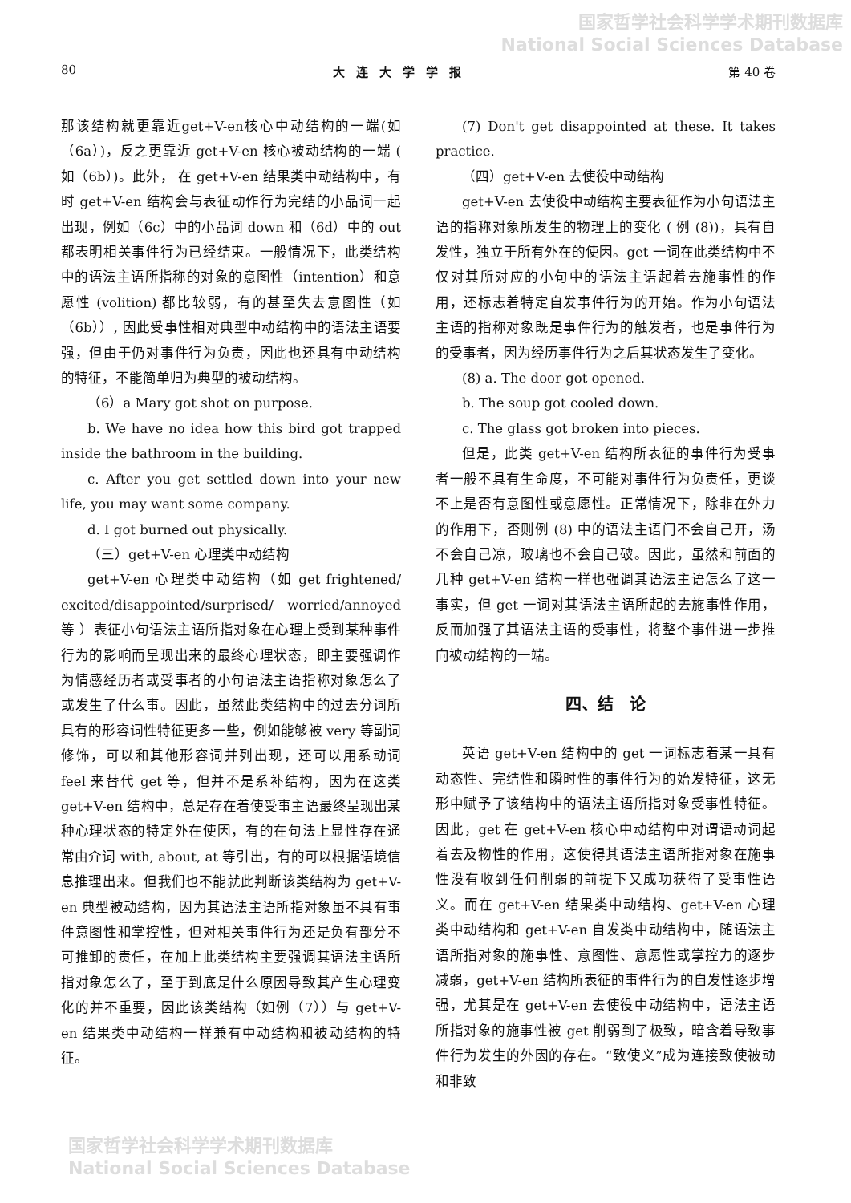国家哲学社会科学学术期刊数据库
National Social Sciences Database
80 大连大学学报 第 40 卷
那该结构就更靠近get+V-en核心中动结构的一端(如（6a）)，反之更靠近 get+V-en 核心被动结构的一端 ( 如（6b）)。此外， 在 get+V-en 结果类中动结构中，有时 get+V-en 结构会与表征动作行为完结的小品词一起出现，例如（6c）中的小品词 down 和（6d）中的 out 都表明相关事件行为已经结束。一般情况下，此类结构中的语法主语所指称的对象的意图性（intention）和意愿性 (volition) 都比较弱，有的甚至失去意图性（如（6b））, 因此受事性相对典型中动结构中的语法主语要强，但由于仍对事件行为负责，因此也还具有中动结构的特征，不能简单归为典型的被动结构。
（6）a Mary got shot on purpose.
b. We have no idea how this bird got trapped inside the bathroom in the building.
c. After you get settled down into your new life, you may want some company.
d. I got burned out physically.
（三）get+V-en 心理类中动结构
get+V-en 心理类中动结构（如 get frightened/ excited/disappointed/surprised/ worried/annoyed 等 ）表征小句语法主语所指对象在心理上受到某种事件行为的影响而呈现出来的最终心理状态，即主要强调作为情感经历者或受事者的小句语法主语指称对象怎么了或发生了什么事。因此，虽然此类结构中的过去分词所具有的形容词性特征更多一些，例如能够被 very 等副词修饰，可以和其他形容词并列出现，还可以用系动词 feel 来替代 get 等，但并不是系补结构，因为在这类 get+V-en 结构中，总是存在着使受事主语最终呈现出某种心理状态的特定外在使因，有的在句法上显性存在通常由介词 with, about, at 等引出，有的可以根据语境信息推理出来。但我们也不能就此判断该类结构为 get+V-en 典型被动结构，因为其语法主语所指对象虽不具有事件意图性和掌控性，但对相关事件行为还是负有部分不可推卸的责任，在加上此类结构主要强调其语法主语所指对象怎么了，至于到底是什么原因导致其产生心理变化的并不重要，因此该类结构（如例（7））与 get+V-en 结果类中动结构一样兼有中动结构和被动结构的特征。
(7) Don't get disappointed at these. It takes practice.
（四）get+V-en 去使役中动结构
get+V-en 去使役中动结构主要表征作为小句语法主语的指称对象所发生的物理上的变化 ( 例 (8))，具有自发性，独立于所有外在的使因。get 一词在此类结构中不仅对其所对应的小句中的语法主语起着去施事性的作用，还标志着特定自发事件行为的开始。作为小句语法主语的指称对象既是事件行为的触发者，也是事件行为的受事者，因为经历事件行为之后其状态发生了变化。
(8) a. The door got opened.
b. The soup got cooled down.
c. The glass got broken into pieces.
但是，此类 get+V-en 结构所表征的事件行为受事者一般不具有生命度，不可能对事件行为负责任，更谈不上是否有意图性或意愿性。正常情况下，除非在外力的作用下，否则例 (8) 中的语法主语门不会自己开，汤不会自己凉，玻璃也不会自己破。因此，虽然和前面的几种 get+V-en 结构一样也强调其语法主语怎么了这一事实，但 get 一词对其语法主语所起的去施事性作用，反而加强了其语法主语的受事性，将整个事件进一步推向被动结构的一端。
四、结　论
英语 get+V-en 结构中的 get 一词标志着某一具有动态性、完结性和瞬时性的事件行为的始发特征，这无形中赋予了该结构中的语法主语所指对象受事性特征。因此，get 在 get+V-en 核心中动结构中对谓语动词起着去及物性的作用，这使得其语法主语所指对象在施事性没有收到任何削弱的前提下又成功获得了受事性语义。而在 get+V-en 结果类中动结构、get+V-en 心理类中动结构和 get+V-en 自发类中动结构中，随语法主语所指对象的施事性、意图性、意愿性或掌控力的逐步减弱，get+V-en 结构所表征的事件行为的自发性逐步增强，尤其是在 get+V-en 去使役中动结构中，语法主语所指对象的施事性被 get 削弱到了极致，暗含着导致事件行为发生的外因的存在。“致使义”成为连接致使被动和非致
国家哲学社会科学学术期刊数据库
National Social Sciences Database